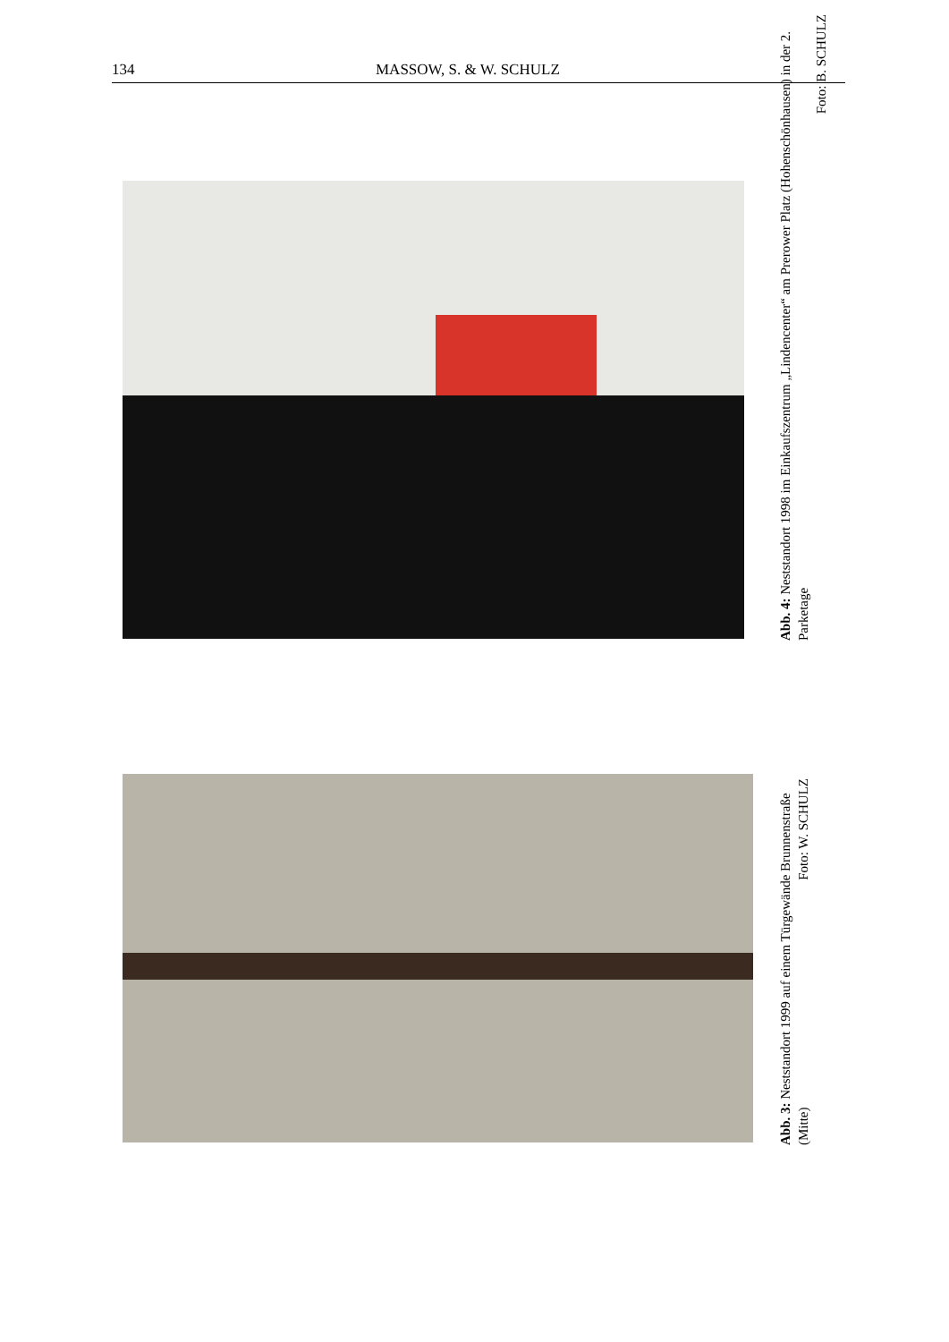134 MASSOW, S. & W. SCHULZ
Abb. 4: Neststandort 1998 im Einkaufszentrum „Lindencenter“ am Prerower Platz (Hohenschönhausen) in der 2. Parketage
Foto: B. SCHULZ
Abb. 3: Neststandort 1999 auf einem Türgewände Brunnenstraße (Mitte) Foto: W. SCHULZ